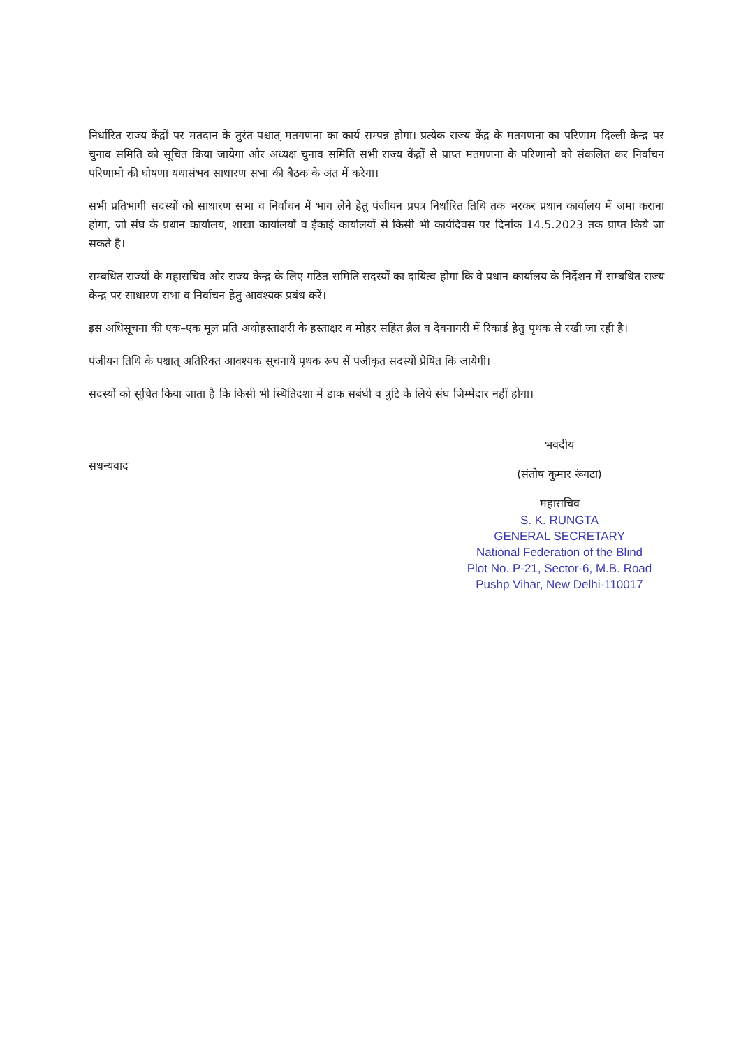निर्धारित राज्य केंद्रों पर मतदान के तुरंत पश्चात् मतगणना का कार्य सम्पन्न होगा। प्रत्येक राज्य केंद्र के मतगणना का परिणाम दिल्ली केन्द्र पर चुनाव समिति को सूचित किया जायेगा और अध्यक्ष चुनाव समिति सभी राज्य केंद्रों से प्राप्त मतगणना के परिणामो को संकलित कर निर्वाचन परिणामो की घोषणा यथासंभव साधारण सभा की बैठक के अंत में करेगा।
सभी प्रतिभागी सदस्यों को साधारण सभा व निर्वाचन में भाग लेने हेतु पंजीयन प्रपत्र निर्धारित तिथि तक भरकर प्रधान कार्यालय में जमा कराना होगा, जो संघ के प्रधान कार्यालय, शाखा कार्यालयों व ईकाई कार्यालयों से किसी भी कार्यदिवस पर दिनांक 14.5.2023 तक प्राप्त किये जा सकते हैं।
सम्बधित राज्यों के महासचिव ओर राज्य केन्द्र के लिए गठित समिति सदस्यों का दायित्व होगा कि वे प्रधान कार्यालय के निर्देशन में सम्बधित राज्य केन्द्र पर साधारण सभा व निर्वाचन हेतु आवश्यक प्रबंध करें।
इस अधिसूचना की एक–एक मूल प्रति अधोहस्ताक्षरी के हस्ताक्षर व मोहर सहित ब्रैल व देवनागरी में रिकार्ड हेतु पृथक से रखी जा रही है।
पंजीयन तिथि के पश्चात् अतिरिक्त आवश्यक सूचनायें पृथक रूप सें पंजीकृत सदस्यों प्रेषित कि जायेगी।
सदस्यों को सूचित किया जाता है कि किसी भी स्थितिदशा में डाक सबंधी व त्रुटि के लिये संघ जिम्मेदार नहीं होगा।
सधन्यवाद
भवदीय
(संतोष कुमार रूंगटा)
महासचिव
S. K. RUNGTA
GENERAL SECRETARY
National Federation of the Blind
Plot No. P-21, Sector-6, M.B. Road
Pushp Vihar, New Delhi-110017